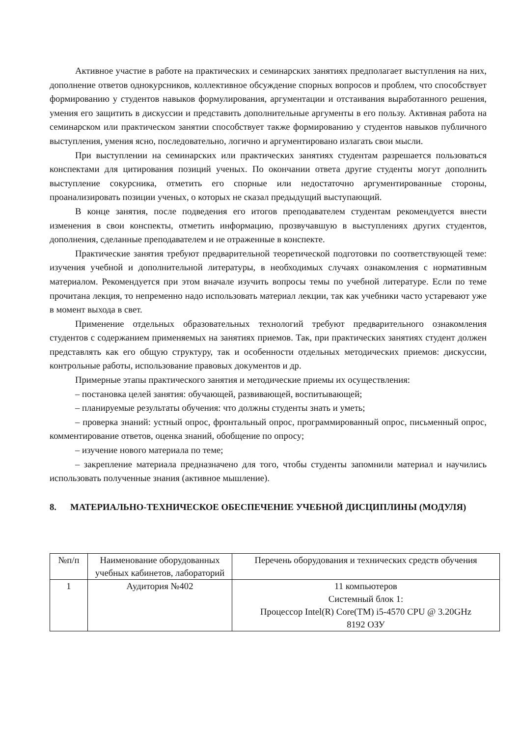Активное участие в работе на практических и семинарских занятиях предполагает выступления на них, дополнение ответов однокурсников, коллективное обсуждение спорных вопросов и проблем, что способствует формированию у студентов навыков формулирования, аргументации и отстаивания выработанного решения, умения его защитить в дискуссии и представить дополнительные аргументы в его пользу. Активная работа на семинарском или практическом занятии способствует также формированию у студентов навыков публичного выступления, умения ясно, последовательно, логично и аргументировано излагать свои мысли.
При выступлении на семинарских или практических занятиях студентам разрешается пользоваться конспектами для цитирования позиций ученых. По окончании ответа другие студенты могут дополнить выступление сокурсника, отметить его спорные или недостаточно аргументированные стороны, проанализировать позиции ученых, о которых не сказал предыдущий выступающий.
В конце занятия, после подведения его итогов преподавателем студентам рекомендуется внести изменения в свои конспекты, отметить информацию, прозвучавшую в выступлениях других студентов, дополнения, сделанные преподавателем и не отраженные в конспекте.
Практические занятия требуют предварительной теоретической подготовки по соответствующей теме: изучения учебной и дополнительной литературы, в необходимых случаях ознакомления с нормативным материалом. Рекомендуется при этом вначале изучить вопросы темы по учебной литературе. Если по теме прочитана лекция, то непременно надо использовать материал лекции, так как учебники часто устаревают уже в момент выхода в свет.
Применение отдельных образовательных технологий требуют предварительного ознакомления студентов с содержанием применяемых на занятиях приемов. Так, при практических занятиях студент должен представлять как его общую структуру, так и особенности отдельных методических приемов: дискуссии, контрольные работы, использование правовых документов и др.
Примерные этапы практического занятия и методические приемы их осуществления:
– постановка целей занятия: обучающей, развивающей, воспитывающей;
– планируемые результаты обучения: что должны студенты знать и уметь;
– проверка знаний: устный опрос, фронтальный опрос, программированный опрос, письменный опрос, комментирование ответов, оценка знаний, обобщение по опросу;
– изучение нового материала по теме;
– закрепление материала предназначено для того, чтобы студенты запомнили материал и научились использовать полученные знания (активное мышление).
8. МАТЕРИАЛЬНО-ТЕХНИЧЕСКОЕ ОБЕСПЕЧЕНИЕ УЧЕБНОЙ ДИСЦИПЛИНЫ (МОДУЛЯ)
| №п/п | Наименование оборудованных учебных кабинетов, лабораторий | Перечень оборудования и технических средств обучения |
| --- | --- | --- |
| 1 | Аудитория №402 | 11 компьютеров Системный блок 1: Процессор Intel(R) Core(TM) i5-4570 CPU @ 3.20GHz 8192 ОЗУ |